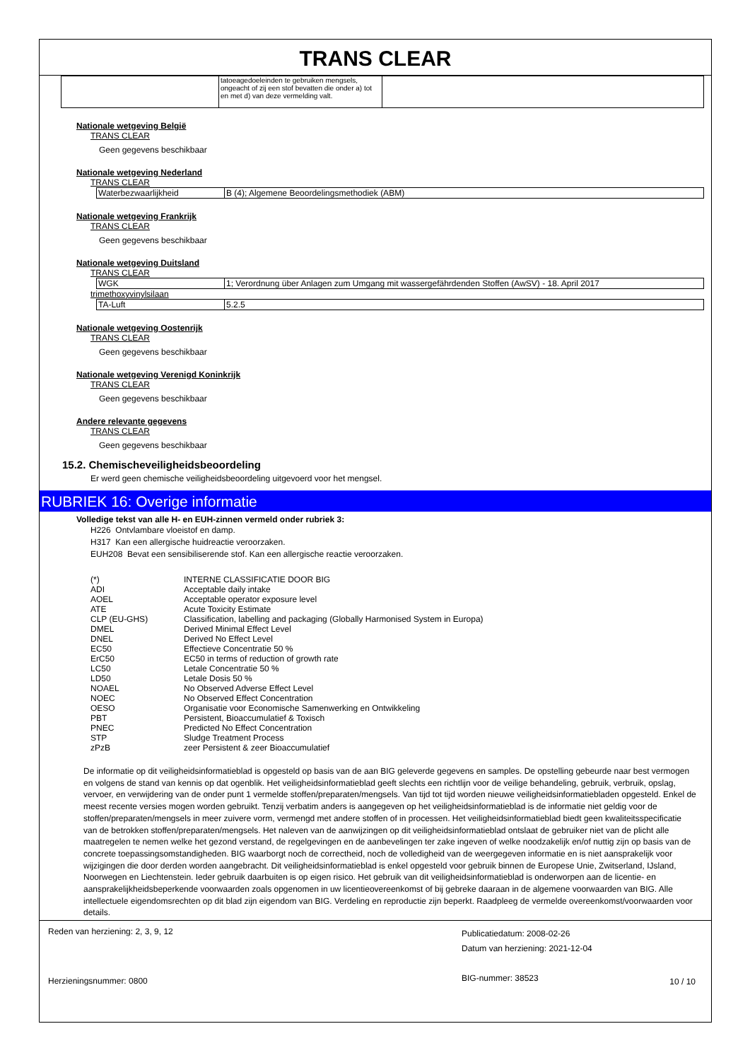TRANS CLEAR
| | tatoeagedoeleinden te gebruiken mengsels, ongeacht of zij een stof bevatten die onder a) tot en met d) van deze vermelding valt. | |
Nationale wetgeving België
TRANS CLEAR
Geen gegevens beschikbaar
Nationale wetgeving Nederland
TRANS CLEAR
| Waterbezwaarlijkheid | B (4); Algemene Beoordelingsmethodiek (ABM) |
Nationale wetgeving Frankrijk
TRANS CLEAR
Geen gegevens beschikbaar
Nationale wetgeving Duitsland
TRANS CLEAR
| WGK | 1; Verordnung über Anlagen zum Umgang mit wassergefährdenden Stoffen (AwSV) - 18. April 2017 |
trimethoxyvinylsilaan
| TA-Luft | 5.2.5 |
Nationale wetgeving Oostenrijk
TRANS CLEAR
Geen gegevens beschikbaar
Nationale wetgeving Verenigd Koninkrijk
TRANS CLEAR
Geen gegevens beschikbaar
Andere relevante gegevens
TRANS CLEAR
Geen gegevens beschikbaar
15.2. Chemischeveiligheidsbeoordeling
Er werd geen chemische veiligheidsbeoordeling uitgevoerd voor het mengsel.
RUBRIEK 16: Overige informatie
Volledige tekst van alle H- en EUH-zinnen vermeld onder rubriek 3:
H226 Ontvlambare vloeistof en damp.
H317 Kan een allergische huidreactie veroorzaken.
EUH208 Bevat een sensibiliserende stof. Kan een allergische reactie veroorzaken.
| (*) | INTERNE CLASSIFICATIE DOOR BIG |
| ADI | Acceptable daily intake |
| AOEL | Acceptable operator exposure level |
| ATE | Acute Toxicity Estimate |
| CLP (EU-GHS) | Classification, labelling and packaging (Globally Harmonised System in Europa) |
| DMEL | Derived Minimal Effect Level |
| DNEL | Derived No Effect Level |
| EC50 | Effectieve Concentratie 50 % |
| ErC50 | EC50 in terms of reduction of growth rate |
| LC50 | Letale Concentratie 50 % |
| LD50 | Letale Dosis 50 % |
| NOAEL | No Observed Adverse Effect Level |
| NOEC | No Observed Effect Concentration |
| OESO | Organisatie voor Economische Samenwerking en Ontwikkeling |
| PBT | Persistent, Bioaccumulatief & Toxisch |
| PNEC | Predicted No Effect Concentration |
| STP | Sludge Treatment Process |
| zPzB | zeer Persistent & zeer Bioaccumulatief |
De informatie op dit veiligheidsinformatieblad is opgesteld op basis van de aan BIG geleverde gegevens en samples. De opstelling gebeurde naar best vermogen en volgens de stand van kennis op dat ogenblik. Het veiligheidsinformatieblad geeft slechts een richtlijn voor de veilige behandeling, gebruik, verbruik, opslag, vervoer, en verwijdering van de onder punt 1 vermelde stoffen/preparaten/mengsels. Van tijd tot tijd worden nieuwe veiligheidsinformatiebladen opgesteld. Enkel de meest recente versies mogen worden gebruikt. Tenzij verbatim anders is aangegeven op het veiligheidsinformatieblad is de informatie niet geldig voor de stoffen/preparaten/mengsels in meer zuivere vorm, vermengd met andere stoffen of in processen. Het veiligheidsinformatieblad biedt geen kwaliteitsspecificatie van de betrokken stoffen/preparaten/mengsels. Het naleven van de aanwijzingen op dit veiligheidsinformatieblad ontslaat de gebruiker niet van de plicht alle maatregelen te nemen welke het gezond verstand, de regelgevingen en de aanbevelingen ter zake ingeven of welke noodzakelijk en/of nuttig zijn op basis van de concrete toepassingsomstandigheden. BIG waarborgt noch de correctheid, noch de volledigheid van de weergegeven informatie en is niet aansprakelijk voor wijzigingen die door derden worden aangebracht. Dit veiligheidsinformatieblad is enkel opgesteld voor gebruik binnen de Europese Unie, Zwitserland, IJsland, Noorwegen en Liechtenstein. Ieder gebruik daarbuiten is op eigen risico. Het gebruik van dit veiligheidsinformatieblad is onderworpen aan de licentie- en aansprakelijkheidsbeperkende voorwaarden zoals opgenomen in uw licentieovereenkomst of bij gebreke daaraan in de algemene voorwaarden van BIG. Alle intellectuele eigendomsrechten op dit blad zijn eigendom van BIG. Verdeling en reproductie zijn beperkt. Raadpleeg de vermelde overeenkomst/voorwaarden voor details.
Reden van herziening: 2, 3, 9, 12
Herzieningsnummer: 0800
Publicatiedatum: 2008-02-26
Datum van herziening: 2021-12-04
BIG-nummer: 38523
10 / 10